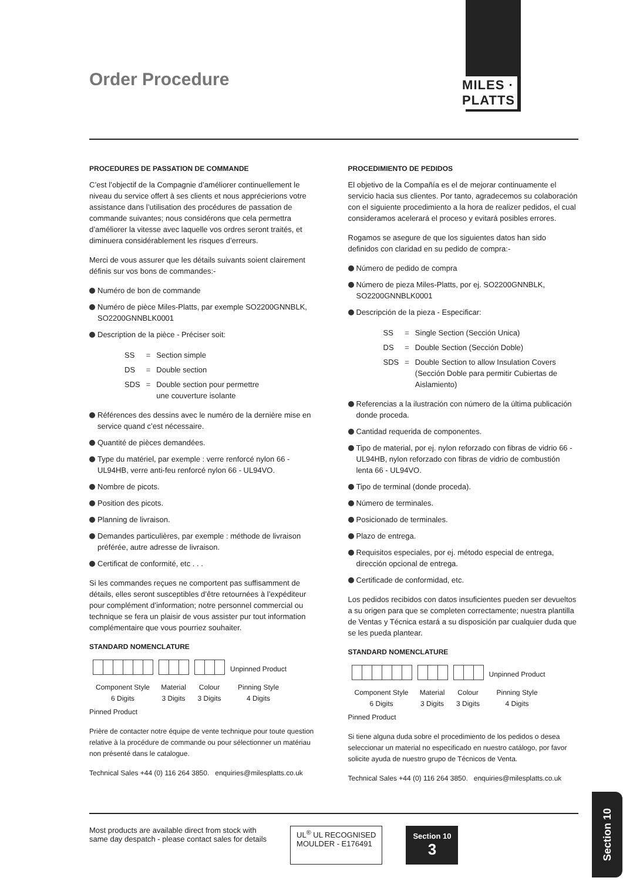Order Procedure
MILES · PLATTS
PROCEDURES DE PASSATION DE COMMANDE
C’est l’objectif de la Compagnie d’améliorer continuellement le niveau du service offert à ses clients et nous apprécierions votre assistance dans l’utilisation des procédures de passation de commande suivantes; nous considérons que cela permettra d’améliorer la vitesse avec laquelle vos ordres seront traités, et diminuera considérablement les risques d’erreurs.
Merci de vous assurer que les détails suivants soient clairement définis sur vos bons de commandes:-
Numéro de bon de commande
Numéro de pièce Miles-Platts, par exemple SO2200GNNBLK, SO2200GNNBLK0001
Description de la pièce - Préciser soit:
| SS | = | Section simple |
| DS | = | Double section |
| SDS | = | Double section pour permettre une couverture isolante |
Références des dessins avec le numéro de la dernière mise en service quand c’est nécessaire.
Quantité de pièces demandées.
Type du matériel, par exemple : verre renforcé nylon 66 - UL94HB, verre anti-feu renforcé nylon 66 - UL94VO.
Nombre de picots.
Position des picots.
Planning de livraison.
Demandes particulières, par exemple : méthode de livraison préférée, autre adresse de livraison.
Certificat de conformité, etc . . .
Si les commandes reçues ne comportent pas suffisamment de détails, elles seront susceptibles d’être retournées à l’expéditeur pour complément d’information; notre personnel commercial ou technique se fera un plaisir de vous assister pur tout information complémentaire que vous pourriez souhaiter.
STANDARD NOMENCLATURE
| | | | Unpinned Product |
| Component Style 6 Digits | Material 3 Digits | Colour 3 Digits | Pinning Style 4 Digits |
Pinned Product
Prière de contacter notre équipe de vente technique pour toute question relative à la procédure de commande ou pour sélectionner un matériau non présenté dans le catalogue.
Technical Sales +44 (0) 116 264 3850. enquiries@milesplatts.co.uk
PROCEDIMIENTO DE PEDIDOS
El objetivo de la Compañía es el de mejorar continuamente el servicio hacia sus clientes. Por tanto, agradecemos su colaboración con el siguiente procedimiento a la hora de realizer pedidos, el cual consideramos acelerará el proceso y evitará posibles errores.
Rogamos se asegure de que los siguientes datos han sido definidos con claridad en su pedido de compra:-
Número de pedido de compra
Número de pieza Miles-Platts, por ej. SO2200GNNBLK, SO2200GNNBLK0001
Descripción de la pieza - Especificar:
| SS | = | Single Section (Sección Unica) |
| DS | = | Double Section (Sección Doble) |
| SDS | = | Double Section to allow Insulation Covers (Sección Doble para permitir Cubiertas de Aislamiento) |
Referencias a la ilustración con número de la última publicación donde proceda.
Cantidad requerida de componentes.
Tipo de material, por ej. nylon reforzado con fibras de vidrio 66 - UL94HB, nylon reforzado con fibras de vidrio de combustión lenta 66 - UL94VO.
Tipo de terminal (donde proceda).
Número de terminales.
Posicionado de terminales.
Plazo de entrega.
Requisitos especiales, por ej. método especial de entrega, dirección opcional de entrega.
Certificade de conformidad, etc.
Los pedidos recibidos con datos insuficientes pueden ser devueltos a su origen para que se completen correctamente; nuestra plantilla de Ventas y Técnica estará a su disposición par cualquier duda que se les pueda plantear.
STANDARD NOMENCLATURE
| | | | Unpinned Product |
| Component Style 6 Digits | Material 3 Digits | Colour 3 Digits | Pinning Style 4 Digits |
Pinned Product
Si tiene alguna duda sobre el procedimiento de los pedidos o desea seleccionar un material no especificado en nuestro catálogo, por favor solicite ayuda de nuestro grupo de Técnicos de Venta.
Technical Sales +44 (0) 116 264 3850. enquiries@milesplatts.co.uk
Most products are available direct from stock with
same day despatch - please contact sales for details
UL<sup>®</sup> UL RECOGNISED
MOULDER - E176491
Section 10
3
Section 10